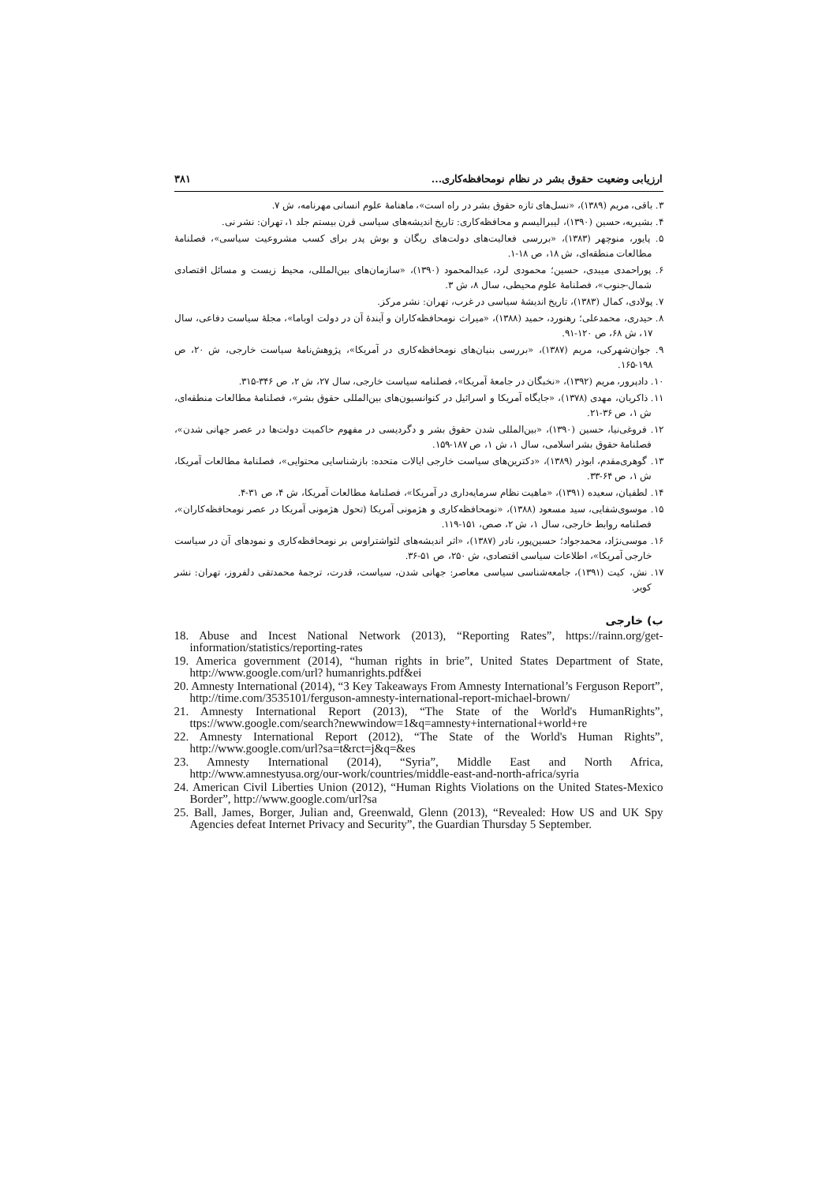ارزیابی وضعیت حقوق بشر در نظام نومحافظه‌کاری... ۳۸۱
۳. باقی، مریم (۱۳۸۹)، «نسل‌های تازه حقوق بشر در راه است»، ماهنامهٔ علوم انسانی مهرنامه، ش ۷.
۴. بشیریه، حسین (۱۳۹۰)، لیبرالیسم و محافظه‌کاری: تاریخ اندیشه‌های سیاسی قرن بیستم جلد ۱، تهران: نشر نی.
۵. پایور، منوچهر (۱۳۸۳)، «بررسی فعالیت‌های دولت‌های ریگان و بوش پدر برای کسب مشروعیت سیاسی»، فصلنامهٔ مطالعات منطقه‌ای، ش ۱۸، ص ۱۸-۱.
۶. پوراحمدی میبدی، حسین؛ محمودی لرد، عبدالمحمود (۱۳۹۰)، «سازمان‌های بین‌المللی، محیط زیست و مسائل اقتصادی شمال-جنوب»، فصلنامهٔ علوم محیطی، سال ۸، ش ۳.
۷. پولادی، کمال (۱۳۸۳)، تاریخ اندیشهٔ سیاسی در غرب، تهران: نشر مرکز.
۸. حیدری، محمدعلی؛ رهنورد، حمید (۱۳۸۸)، «میراث نومحافظه‌کاران و آیندهٔ آن در دولت اوباما»، مجلهٔ سیاست دفاعی، سال ۱۷، ش ۶۸، ص ۱۲۰-۹۱.
۹. جوان‌شهرکی، مریم (۱۳۸۷)، «بررسی بنیان‌های نومحافظه‌کاری در آمریکا»، پژوهش‌نامهٔ سیاست خارجی، ش ۲۰، ص ۱۹۸-۱۶۵.
۱۰. دادپرور، مریم (۱۳۹۲)، «نخبگان در جامعهٔ آمریکا»، فصلنامه سیاست خارجی، سال ۲۷، ش ۲، ص ۳۴۶-۳۱۵.
۱۱. ذاکریان، مهدی (۱۳۷۸)، «جایگاه آمریکا و اسرائیل در کنوانسیون‌های بین‌المللی حقوق بشر»، فصلنامهٔ مطالعات منطقه‌ای، ش ۱، ص ۳۶-۲۱.
۱۲. فروغی‌نیا، حسین (۱۳۹۰)، «بین‌المللی شدن حقوق بشر و دگردیسی در مفهوم حاکمیت دولت‌ها در عصر جهانی شدن»، فصلنامهٔ حقوق بشر اسلامی، سال ۱، ش ۱، ص ۱۸۷-۱۵۹.
۱۳. گوهری‌مقدم، ابوذر (۱۳۸۹)، «دکترین‌های سیاست خارجی ایالات متحده: بازشناسایی محتوایی»، فصلنامهٔ مطالعات آمریکا، ش ۱، ص ۶۴-۳۳.
۱۴. لطفیان، سعیده (۱۳۹۱)، «ماهیت نظام سرمایه‌داری در آمریکا»، فصلنامهٔ مطالعات آمریکا، ش ۴، ص ۳۱-۴.
۱۵. موسوی‌شفایی، سید مسعود (۱۳۸۸)، «نومحافظه‌کاری و هژمونی آمریکا (تحول هژمونی آمریکا در عصر نومحافظه‌کاران»، فصلنامه روابط خارجی، سال ۱، ش ۲، صص، ۱۵۱-۱۱۹.
۱۶. موسی‌نژاد، محمدجواد؛ حسین‌پور، نادر (۱۳۸۷)، «اثر اندیشه‌های لئواشتراوس بر نومحافظه‌کاری و نمودهای آن در سیاست خارجی آمریکا»، اطلاعات سیاسی اقتصادی، ش ۲۵۰، ص ۵۱-۳۶.
۱۷. نش، کیت (۱۳۹۱)، جامعه‌شناسی سیاسی معاصر: جهانی شدن، سیاست، قدرت، ترجمهٔ محمدتقی دلفروز، تهران: نشر کویر.
ب) خارجی
18. Abuse and Incest National Network (2013), “Reporting Rates”, https://rainn.org/get-information/statistics/reporting-rates
19. America government (2014), “human rights in brie”, United States Department of State, http://www.google.com/url? humanrights.pdf&ei
20. Amnesty International (2014), “3 Key Takeaways From Amnesty International’s Ferguson Report”, http://time.com/3535101/ferguson-amnesty-international-report-michael-brown/
21. Amnesty International Report (2013), “The State of the World's HumanRights”, ttps://www.google.com/search?newwindow=1&q=amnesty+international+world+re
22. Amnesty International Report (2012), “The State of the World's Human Rights”, http://www.google.com/url?sa=t&rct=j&q=&es
23. Amnesty International (2014), “Syria”, Middle East and North Africa, http://www.amnestyusa.org/our-work/countries/middle-east-and-north-africa/syria
24. American Civil Liberties Union (2012), “Human Rights Violations on the United States-Mexico Border”, http://www.google.com/url?sa
25. Ball, James, Borger, Julian and, Greenwald, Glenn (2013), “Revealed: How US and UK Spy Agencies defeat Internet Privacy and Security”, the Guardian Thursday 5 September.